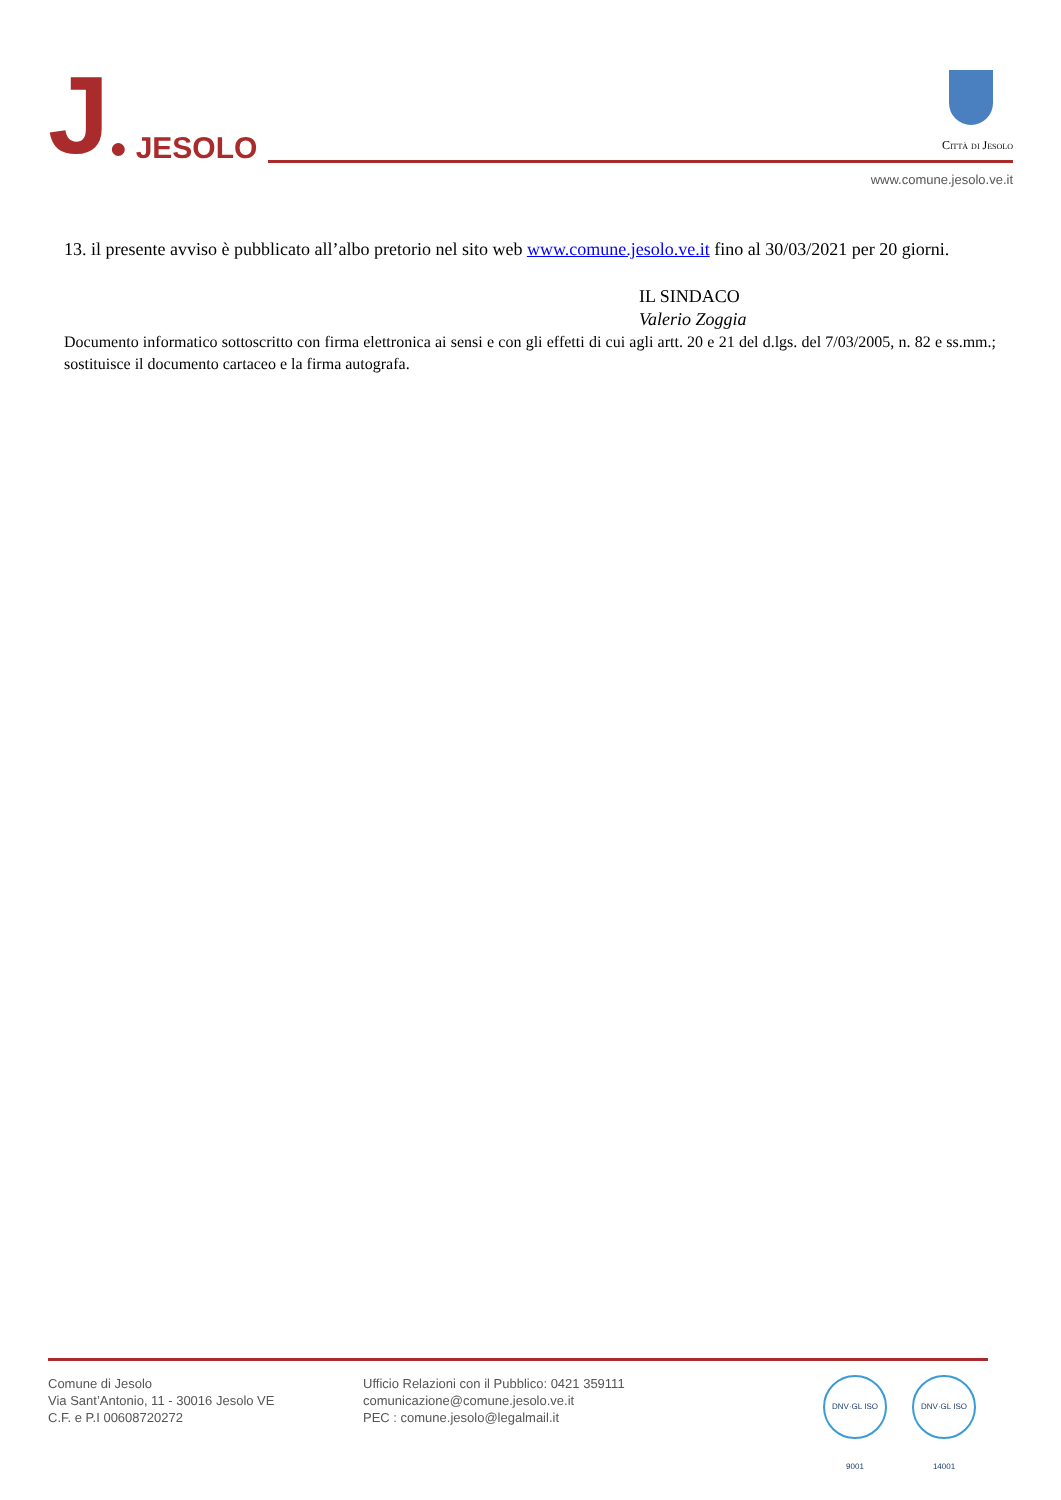J● JESOLO
Città di Jesolo
www.comune.jesolo.ve.it
13. il presente avviso è pubblicato all’albo pretorio nel sito web www.comune.jesolo.ve.it fino al 30/03/2021 per 20 giorni.
IL SINDACO
Valerio Zoggia
Documento informatico sottoscritto con firma elettronica ai sensi e con gli effetti di cui agli artt. 20 e 21 del d.lgs. del 7/03/2005, n. 82 e ss.mm.; sostituisce il documento cartaceo e la firma autografa.
Comune di Jesolo
Via Sant’Antonio, 11 - 30016 Jesolo VE
C.F. e P.I 00608720272
Ufficio Relazioni con il Pubblico: 0421 359111
comunicazione@comune.jesolo.ve.it
PEC : comune.jesolo@legalmail.it
DNV·GL ISO 9001
DNV·GL ISO 14001